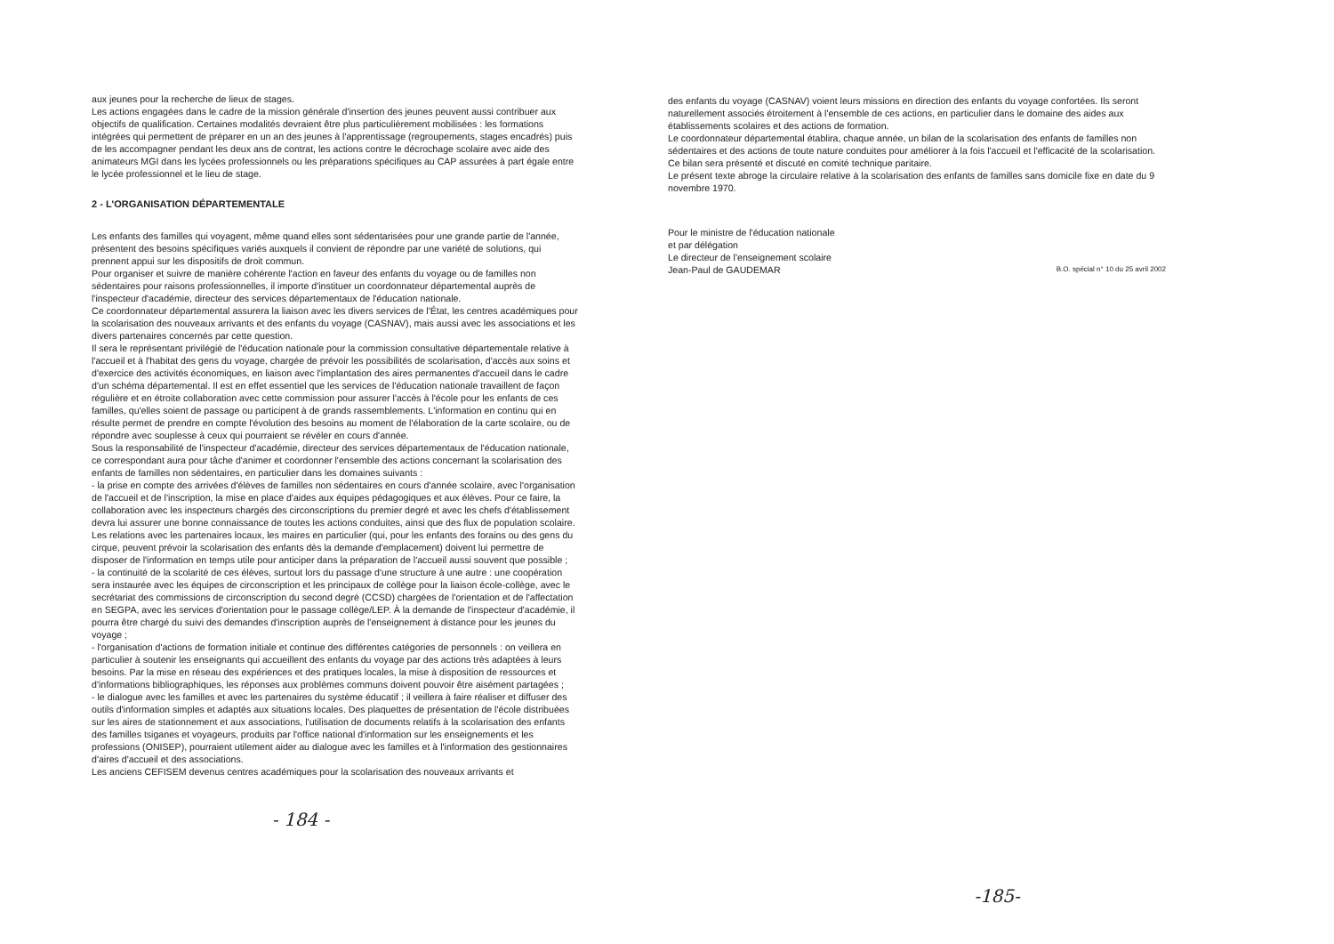aux jeunes pour la recherche de lieux de stages.
Les actions engagées dans le cadre de la mission générale d'insertion des jeunes peuvent aussi contribuer aux objectifs de qualification. Certaines modalités devraient être plus particulièrement mobilisées : les formations intégrées qui permettent de préparer en un an des jeunes à l'apprentissage (regroupements, stages encadrés) puis de les accompagner pendant les deux ans de contrat, les actions contre le décrochage scolaire avec aide des animateurs MGI dans les lycées professionnels ou les préparations spécifiques au CAP assurées à part égale entre le lycée professionnel et le lieu de stage.
2 - L'ORGANISATION DÉPARTEMENTALE
Les enfants des familles qui voyagent, même quand elles sont sédentarisées pour une grande partie de l'année, présentent des besoins spécifiques variés auxquels il convient de répondre par une variété de solutions, qui prennent appui sur les dispositifs de droit commun.
Pour organiser et suivre de manière cohérente l'action en faveur des enfants du voyage ou de familles non sédentaires pour raisons professionnelles, il importe d'instituer un coordonnateur départemental auprès de l'inspecteur d'académie, directeur des services départementaux de l'éducation nationale.
Ce coordonnateur départemental assurera la liaison avec les divers services de l'État, les centres académiques pour la scolarisation des nouveaux arrivants et des enfants du voyage (CASNAV), mais aussi avec les associations et les divers partenaires concernés par cette question.
Il sera le représentant privilégié de l'éducation nationale pour la commission consultative départementale relative à l'accueil et à l'habitat des gens du voyage, chargée de prévoir les possibilités de scolarisation, d'accès aux soins et d'exercice des activités économiques, en liaison avec l'implantation des aires permanentes d'accueil dans le cadre d'un schéma départemental. Il est en effet essentiel que les services de l'éducation nationale travaillent de façon régulière et en étroite collaboration avec cette commission pour assurer l'accès à l'école pour les enfants de ces familles, qu'elles soient de passage ou participent à de grands rassemblements. L'information en continu qui en résulte permet de prendre en compte l'évolution des besoins au moment de l'élaboration de la carte scolaire, ou de répondre avec souplesse à ceux qui pourraient se révéler en cours d'année.
Sous la responsabilité de l'inspecteur d'académie, directeur des services départementaux de l'éducation nationale, ce correspondant aura pour tâche d'animer et coordonner l'ensemble des actions concernant la scolarisation des enfants de familles non sédentaires, en particulier dans les domaines suivants :
- la prise en compte des arrivées d'élèves de familles non sédentaires en cours d'année scolaire, avec l'organisation de l'accueil et de l'inscription, la mise en place d'aides aux équipes pédagogiques et aux élèves. Pour ce faire, la collaboration avec les inspecteurs chargés des circonscriptions du premier degré et avec les chefs d'établissement devra lui assurer une bonne connaissance de toutes les actions conduites, ainsi que des flux de population scolaire. Les relations avec les partenaires locaux, les maires en particulier (qui, pour les enfants des forains ou des gens du cirque, peuvent prévoir la scolarisation des enfants dès la demande d'emplacement) doivent lui permettre de disposer de l'information en temps utile pour anticiper dans la préparation de l'accueil aussi souvent que possible ;
- la continuité de la scolarité de ces élèves, surtout lors du passage d'une structure à une autre : une coopération sera instaurée avec les équipes de circonscription et les principaux de collège pour la liaison école-collège, avec le secrétariat des commissions de circonscription du second degré (CCSD) chargées de l'orientation et de l'affectation en SEGPA, avec les services d'orientation pour le passage collège/LEP. À la demande de l'inspecteur d'académie, il pourra être chargé du suivi des demandes d'inscription auprès de l'enseignement à distance pour les jeunes du voyage ;
- l'organisation d'actions de formation initiale et continue des différentes catégories de personnels : on veillera en particulier à soutenir les enseignants qui accueillent des enfants du voyage par des actions très adaptées à leurs besoins. Par la mise en réseau des expériences et des pratiques locales, la mise à disposition de ressources et d'informations bibliographiques, les réponses aux problèmes communs doivent pouvoir être aisément partagées ;
- le dialogue avec les familles et avec les partenaires du système éducatif ; il veillera à faire réaliser et diffuser des outils d'information simples et adaptés aux situations locales. Des plaquettes de présentation de l'école distribuées sur les aires de stationnement et aux associations, l'utilisation de documents relatifs à la scolarisation des enfants des familles tsiganes et voyageurs, produits par l'office national d'information sur les enseignements et les professions (ONISEP), pourraient utilement aider au dialogue avec les familles et à l'information des gestionnaires d'aires d'accueil et des associations.
Les anciens CEFISEM devenus centres académiques pour la scolarisation des nouveaux arrivants et
- 184 -
des enfants du voyage (CASNAV) voient leurs missions en direction des enfants du voyage confortées. Ils seront naturellement associés étroitement à l'ensemble de ces actions, en particulier dans le domaine des aides aux établissements scolaires et des actions de formation.
Le coordonnateur départemental établira, chaque année, un bilan de la scolarisation des enfants de familles non sédentaires et des actions de toute nature conduites pour améliorer à la fois l'accueil et l'efficacité de la scolarisation. Ce bilan sera présenté et discuté en comité technique paritaire.
Le présent texte abroge la circulaire relative à la scolarisation des enfants de familles sans domicile fixe en date du 9 novembre 1970.
Pour le ministre de l'éducation nationale
et par délégation
Le directeur de l'enseignement scolaire
Jean-Paul de GAUDEMAR
B.O. spécial n° 10 du 25 avril 2002
-185-